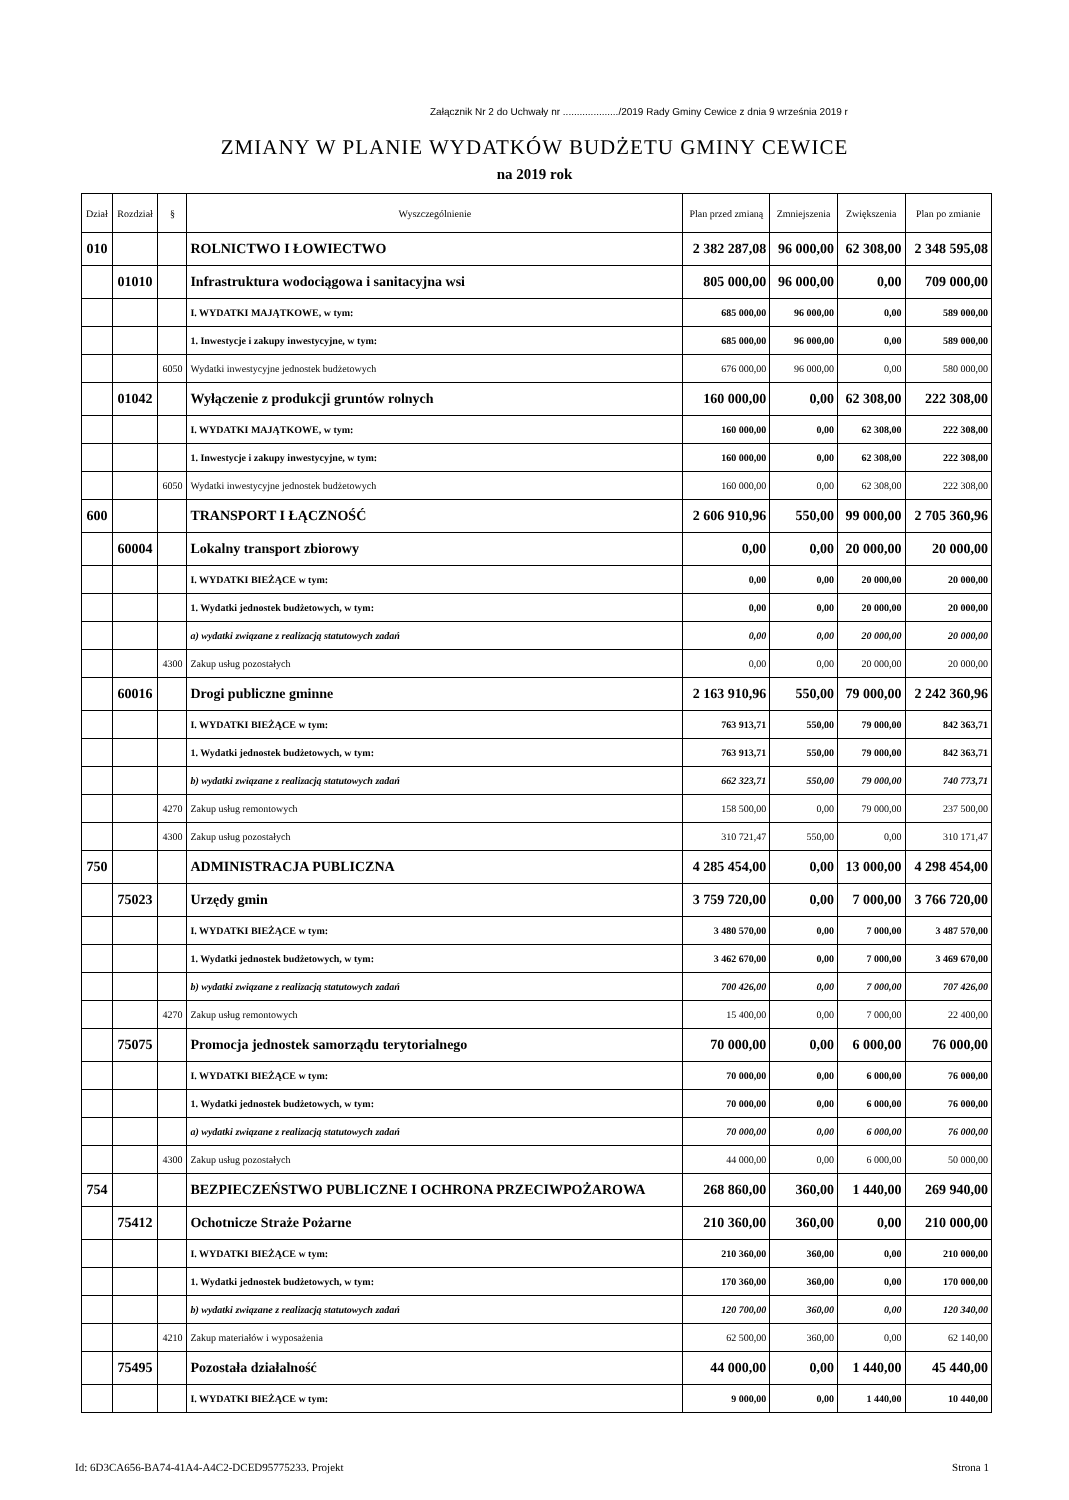Załącznik Nr 2 do Uchwały nr ..................../2019 Rady Gminy Cewice z dnia 9 września 2019 r
ZMIANY W PLANIE WYDATKÓW BUDŻETU GMINY CEWICE
na 2019 rok
| Dział | Rozdział | § | Wyszczególnienie | Plan przed zmianą | Zmniejszenia | Zwiększenia | Plan po zmianie |
| --- | --- | --- | --- | --- | --- | --- | --- |
| 010 | | | ROLNICTWO I ŁOWIECTWO | 2 382 287,08 | 96 000,00 | 62 308,00 | 2 348 595,08 |
| | 01010 | | Infrastruktura wodociągowa i sanitacyjna wsi | 805 000,00 | 96 000,00 | 0,00 | 709 000,00 |
| | | | I. WYDATKI MAJĄTKOWE, w tym: | 685 000,00 | 96 000,00 | 0,00 | 589 000,00 |
| | | | 1. Inwestycje i zakupy inwestycyjne, w tym: | 685 000,00 | 96 000,00 | 0,00 | 589 000,00 |
| | | 6050 | Wydatki inwestycyjne jednostek budżetowych | 676 000,00 | 96 000,00 | 0,00 | 580 000,00 |
| | 01042 | | Wyłączenie z produkcji gruntów rolnych | 160 000,00 | 0,00 | 62 308,00 | 222 308,00 |
| | | | I. WYDATKI MAJĄTKOWE, w tym: | 160 000,00 | 0,00 | 62 308,00 | 222 308,00 |
| | | | 1. Inwestycje i zakupy inwestycyjne, w tym: | 160 000,00 | 0,00 | 62 308,00 | 222 308,00 |
| | | 6050 | Wydatki inwestycyjne jednostek budżetowych | 160 000,00 | 0,00 | 62 308,00 | 222 308,00 |
| 600 | | | TRANSPORT I ŁĄCZNOŚĆ | 2 606 910,96 | 550,00 | 99 000,00 | 2 705 360,96 |
| | 60004 | | Lokalny transport zbiorowy | 0,00 | 0,00 | 20 000,00 | 20 000,00 |
| | | | I. WYDATKI BIEŻĄCE w tym: | 0,00 | 0,00 | 20 000,00 | 20 000,00 |
| | | | 1. Wydatki jednostek budżetowych, w tym: | 0,00 | 0,00 | 20 000,00 | 20 000,00 |
| | | | a) wydatki związane z realizacją statutowych zadań | 0,00 | 0,00 | 20 000,00 | 20 000,00 |
| | | 4300 | Zakup usług pozostałych | 0,00 | 0,00 | 20 000,00 | 20 000,00 |
| | 60016 | | Drogi publiczne gminne | 2 163 910,96 | 550,00 | 79 000,00 | 2 242 360,96 |
| | | | I. WYDATKI BIEŻĄCE w tym: | 763 913,71 | 550,00 | 79 000,00 | 842 363,71 |
| | | | 1. Wydatki jednostek budżetowych, w tym: | 763 913,71 | 550,00 | 79 000,00 | 842 363,71 |
| | | | b) wydatki związane z realizacją statutowych zadań | 662 323,71 | 550,00 | 79 000,00 | 740 773,71 |
| | | 4270 | Zakup usług remontowych | 158 500,00 | 0,00 | 79 000,00 | 237 500,00 |
| | | 4300 | Zakup usług pozostałych | 310 721,47 | 550,00 | 0,00 | 310 171,47 |
| 750 | | | ADMINISTRACJA PUBLICZNA | 4 285 454,00 | 0,00 | 13 000,00 | 4 298 454,00 |
| | 75023 | | Urzędy gmin | 3 759 720,00 | 0,00 | 7 000,00 | 3 766 720,00 |
| | | | I. WYDATKI BIEŻĄCE w tym: | 3 480 570,00 | 0,00 | 7 000,00 | 3 487 570,00 |
| | | | 1. Wydatki jednostek budżetowych, w tym: | 3 462 670,00 | 0,00 | 7 000,00 | 3 469 670,00 |
| | | | b) wydatki związane z realizacją statutowych zadań | 700 426,00 | 0,00 | 7 000,00 | 707 426,00 |
| | | 4270 | Zakup usług remontowych | 15 400,00 | 0,00 | 7 000,00 | 22 400,00 |
| | 75075 | | Promocja jednostek samorządu terytorialnego | 70 000,00 | 0,00 | 6 000,00 | 76 000,00 |
| | | | I. WYDATKI BIEŻĄCE w tym: | 70 000,00 | 0,00 | 6 000,00 | 76 000,00 |
| | | | 1. Wydatki jednostek budżetowych, w tym: | 70 000,00 | 0,00 | 6 000,00 | 76 000,00 |
| | | | a) wydatki związane z realizacją statutowych zadań | 70 000,00 | 0,00 | 6 000,00 | 76 000,00 |
| | | 4300 | Zakup usług pozostałych | 44 000,00 | 0,00 | 6 000,00 | 50 000,00 |
| 754 | | | BEZPIECZEŃSTWO PUBLICZNE I OCHRONA PRZECIWPOŻAROWA | 268 860,00 | 360,00 | 1 440,00 | 269 940,00 |
| | 75412 | | Ochotnicze Straże Pożarne | 210 360,00 | 360,00 | 0,00 | 210 000,00 |
| | | | I. WYDATKI BIEŻĄCE w tym: | 210 360,00 | 360,00 | 0,00 | 210 000,00 |
| | | | 1. Wydatki jednostek budżetowych, w tym: | 170 360,00 | 360,00 | 0,00 | 170 000,00 |
| | | | b) wydatki związane z realizacją statutowych zadań | 120 700,00 | 360,00 | 0,00 | 120 340,00 |
| | | 4210 | Zakup materiałów i wyposażenia | 62 500,00 | 360,00 | 0,00 | 62 140,00 |
| | 75495 | | Pozostała działalność | 44 000,00 | 0,00 | 1 440,00 | 45 440,00 |
| | | | I. WYDATKI BIEŻĄCE w tym: | 9 000,00 | 0,00 | 1 440,00 | 10 440,00 |
Id: 6D3CA656-BA74-41A4-A4C2-DCED95775233. Projekt Strona 1